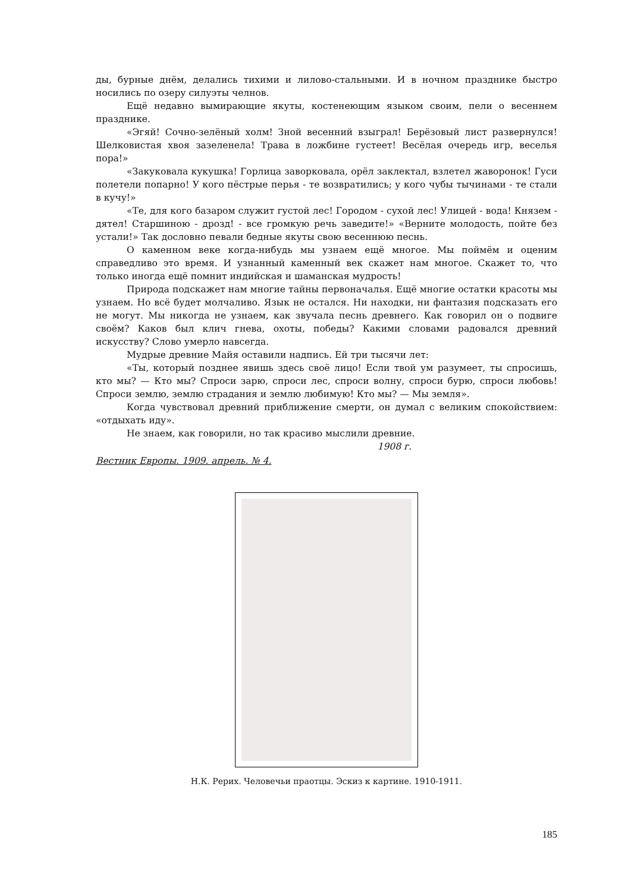ды, бурные днём, делались тихими и лилово-стальными. И в ночном празднике быстро носились по озеру силуэты челнов.
Ещё недавно вымирающие якуты, костенеющим языком своим, пели о весеннем празднике.
«Эгяй! Сочно-зелёный холм! Зной весенний взыграл! Берёзовый лист развернулся! Шелковистая хвоя зазеленела! Трава в ложбине густеет! Весёлая очередь игр, веселья пора!»
«Закуковала кукушка! Горлица заворковала, орёл заклектал, взлетел жаворонок! Гуси полетели попарно! У кого пёстрые перья - те возвратились; у кого чубы тычинами - те стали в кучу!»
«Те, для кого базаром служит густой лес! Городом - сухой лес! Улицей - вода! Князем - дятел! Старшиною - дрозд! - все громкую речь заведите!» «Верните молодость, пойте без устали!» Так дословно певали бедные якуты свою весеннюю песнь.
О каменном веке когда-нибудь мы узнаем ещё многое. Мы поймём и оценим справедливо это время. И узнанный каменный век скажет нам многое. Скажет то, что только иногда ещё помнит индийская и шаманская мудрость!
Природа подскажет нам многие тайны первоначалья. Ещё многие остатки красоты мы узнаем. Но всё будет молчаливо. Язык не остался. Ни находки, ни фантазия подсказать его не могут. Мы никогда не узнаем, как звучала песнь древнего. Как говорил он о подвиге своём? Каков был клич гнева, охоты, победы? Какими словами радовался древний искусству? Слово умерло навсегда.
Мудрые древние Майя оставили надпись. Ей три тысячи лет:
«Ты, который позднее явишь здесь своё лицо! Если твой ум разумеет, ты спросишь, кто мы? — Кто мы? Спроси зарю, спроси лес, спроси волну, спроси бурю, спроси любовь! Спроси землю, землю страдания и землю любимую! Кто мы? — Мы земля».
Когда чувствовал древний приближение смерти, он думал с великим спокойствием: «отдыхать иду».
Не знаем, как говорили, но так красиво мыслили древние.
1908 г.
Вестник Европы. 1909. апрель. № 4.
Н.К. Рерих. Человечьи праотцы. Эскиз к картине. 1910-1911.
185